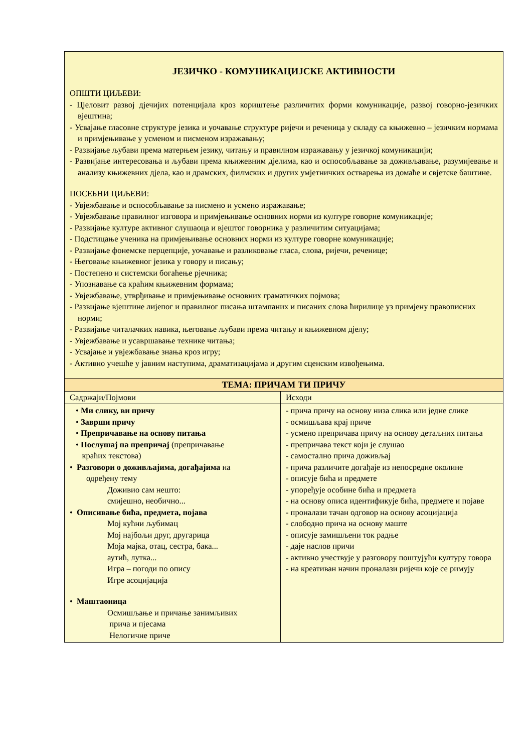| ЈЕЗИЧКО - КОМУНИКАЦИЈСКЕ АКТИВНОСТИ ОПШТИ ЦИЉЕВИ: - Цјеловит развој дјечијих потенцијала кроз кориштење различитих форми комуникације, развој говорно-језичких вјештина; - Усвајање гласовне структуре језика и уочавање структуре ријечи и реченица у складу са књижевно – језичким нормама и примјењивање у усменом и писменом изражавању; - Развијање љубави према матерњем језику, читању и правилном изражавању у језичкој комуникацији; - Развијање интересовања и љубави према књижевним дјелима, као и оспособљавање за доживљавање, разумијевање и анализу књижевних дјела, као и драмских, филмских и других умјетничких остварења из домаће и свјетске баштине. ПОСЕБНИ ЦИЉЕВИ: - Увјежбавање и оспособљавање за писмено и усмено изражавање; - Увјежбавање правилног изговора и примјењивање основних норми из културе говорне комуникације; - Развијање културе активног слушаоца и вјештог говорника у различитим ситуацијама; - Подстицање ученика на примјењивање основних норми из културе говорне комуникације; - Развијање фонемске перцепције, уочавање и разликовање гласа, слова, ријечи, реченице; - Његовање књижевног језика у говору и писању; - Постепено и системски богаћење рјечника; - Упознавање са краћим књижевним формама; - Увјежбавање, утврђивање и примјењивање основних граматичких појмова; - Развијање вјештине лијепог и правилног писања штампаних и писаних слова ћирилице уз примјену правописних норми; - Развијање читалачких навика, његовање љубави према читању и књижевном дјелу; - Увјежбавање и усавршавање технике читања; - Усвајање и увјежбавање знања кроз игру; - Активно учешће у јавним наступима, драматизацијама и другим сценским извођењима. | |
| ТЕМА: ПРИЧАМ ТИ ПРИЧУ | |
| Садржаји/Појмови | Исходи |
| • Ми слику, ви причу • Заврши причу • Препричавање на основу питања • Послушај па препричај (препричавање краћих текстова) • Разговори о доживљајима, догађајима на одређену тему Доживио сам нешто: смијешно, необично... • Описивање бића, предмета, појава Мој кућни љубимац Мој најбољи друг, другарица Моја мајка, отац, сестра, бака... аутић, лутка... Игра – погоди по опису Игре асоцијација • Маштаоница Осмишљање и причање занимљивих прича и пјесама Нелогичне приче | - прича причу на основу низа слика или једне слике - осмишљава крај приче - усмено препричава причу на основу детаљних питања - препричава текст који је слушао - самостално прича доживљај - прича различите догађаје из непосредне околине - описује бића и предмете - упоређује особине бића и предмета - на основу описа идентификује бића, предмете и појаве - проналази тачан одговор на основу асоцијација - слободно прича на основу маште - описује замишљени ток радње - даје наслов причи - активно учествује у разговору поштујући културу говора - на креативан начин проналази ријечи које се римују |